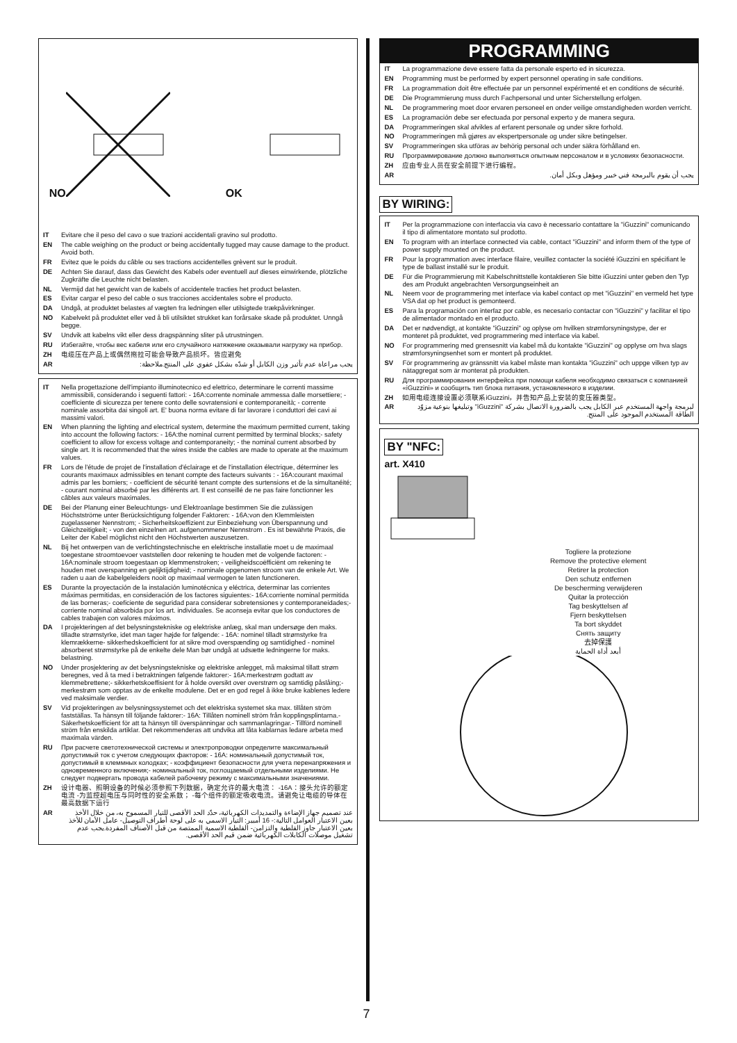NO OK
IT Evitare che il peso del cavo o sue trazioni accidentali gravino sul prodotto.
EN The cable weighing on the product or being accidentally tugged may cause damage to the product. Avoid both.
FR Evitez que le poids du câble ou ses tractions accidentelles grèvent sur le produit.
DE Achten Sie darauf, dass das Gewicht des Kabels oder eventuell auf dieses einwirkende, plötzliche Zugkräfte die Leuchte nicht belasten.
NL Vermijd dat het gewicht van de kabels of accidentele tracties het product belasten.
ES Evitar cargar el peso del cable o sus tracciones accidentales sobre el producto.
DA Undgå, at produktet belastes af vægten fra ledningen eller utilsigtede trækpåvirkninger.
NO Kabelvekt på produktet eller ved å bli utilsiktet strukket kan forårsake skade på produktet. Unngå begge.
SV Undvik att kabelns vikt eller dess dragspänning sliter på utrustningen.
RU Избегайте, чтобы вес кабеля или его случайного натяжение оказывали нагрузку на прибор.
ZH 电缆压在产品上或偶然拖拉可能会导致产品损坏。皆应避免
AR يجب مراعاة عدم تأثير وزن الكابل أو شدّه بشكل عفوي على المنتج.ملاحظة:
IT Nella progettazione dell'impianto illuminotecnico ed elettrico, determinare le correnti massime ammissibili, considerando i seguenti fattori: - 16A:corrente nominale ammessa dalle morsettiere; - coefficiente di sicurezza per tenere conto delle sovratensioni e contemporaneità; - corrente nominale assorbita dai singoli art. E' buona norma evitare di far lavorare i conduttori dei cavi ai massimi valori.
EN When planning the lighting and electrical system, determine the maximum permitted current, taking into account the following factors: - 16A:the nominal current permitted by terminal blocks;- safety coefficient to allow for excess voltage and contemporaneity; - the nominal current absorbed by single art. It is recommended that the wires inside the cables are made to operate at the maximum values.
FR Lors de l'étude de projet de l'installation d'éclairage et de l'installation électrique, déterminer les courants maximaux admissibles en tenant compte des facteurs suivants : - 16A:courant maximal admis par les borniers; - coefficient de sécurité tenant compte des surtensions et de la simultanéité; - courant nominal absorbé par les différents art. Il est conseillé de ne pas faire fonctionner les câbles aux valeurs maximales.
DE Bei der Planung einer Beleuchtungs- und Elektroanlage bestimmen Sie die zulässigen Höchstströme unter Berücksichtigung folgender Faktoren: - 16A:von den Klemmleisten zugelassener Nennstrom; - Sicherheitskoeffizient zur Einbeziehung von Überspannung und Gleichzeitigkeit; - von den einzelnen art. aufgenommener Nennstrom . Es ist bewährte Praxis, die Leiter der Kabel möglichst nicht den Höchstwerten auszusetzen.
NL Bij het ontwerpen van de verlichtingstechnische en elektrische installatie moet u de maximaal toegestane stroomtoevoer vaststellen door rekening te houden met de volgende factoren: - 16A:nominale stroom toegestaan op klemmenstroken; - veiligheidscoëfficiënt om rekening te houden met overspanning en gelijktijdigheid; - nominale opgenomen stroom van de enkele Art. We raden u aan de kabelgeleiders nooit op maximaal vermogen te laten functioneren.
ES Durante la proyectación de la instalación luminotécnica y eléctrica, determinar las corrientes máximas permitidas, en consideración de los factores siguientes:- 16A:corriente nominal permitida de las borneras;- coeficiente de seguridad para considerar sobretensiones y contemporaneidades;- corriente nominal absorbida por los art. individuales. Se aconseja evitar que los conductores de cables trabajen con valores máximos.
DA I projekteringen af det belysningstekniske og elektriske anlæg, skal man undersøge den maks. tilladte strømstyrke, idet man tager højde for følgende: - 16A: nominel tilladt strømstyrke fra klemrækkerne- sikkerhedskoefficient for at sikre mod overspænding og samtidighed - nominel absorberet strømstyrke på de enkelte dele Man bør undgå at udsætte ledningerne for maks. belastning.
NO Under prosjektering av det belysningstekniske og elektriske anlegget, må maksimal tillatt strøm beregnes, ved å ta med i betraktningen følgende faktorer:- 16A:merkestrøm godtatt av klemmebrettene;- sikkerhetskoeffisient for å holde oversikt over overstrøm og samtidig påslåing;- merkestrøm som opptas av de enkelte modulene. Det er en god regel å ikke bruke kablenes ledere ved maksimale verdier.
SV Vid projekteringen av belysningssystemet och det elektriska systemet ska max. tillåten ström fastställas. Ta hänsyn till följande faktorer:- 16A: Tillåten nominell ström från kopplingsplintarna.- Säkerhetskoefficient för att ta hänsyn till överspänningar och sammanlagringar.- Tillförd nominell ström från enskilda artiklar. Det rekommenderas att undvika att låta kablarnas ledare arbeta med maximala värden.
RU При расчете светотехнической системы и электропроводки определите максимальный допустимый ток с учетом следующих факторов: - 16A: номинальный допустимый ток, допустимый в клеммных колодках; - коэффициент безопасности для учета перенапряжения и одновременного включения;- номинальный ток, поглощаемый отдельными изделиями. Не следует подвергать провода кабелей рабочему режиму с максимальными значениями.
ZH 设计电器、照明设备的时候必须参照下列数据，确定允许的最大电流： -16A：接头允许的额定电流 -为监控超电压与同时性的安全系数； -每个组件的额定吸收电流。请避免让电缆的导体在最高数据下运行
AR عند تصميم جهاز الإضاءة والتمديدات الكهربائية، حدّد الحد الأقصى للتيار المسموح به، من خلال الأخذ بعين الاعتبار العوامل التالية:- 16 أمبير: التيار الاسمي به على لوحة أطراف التوصيل- عامل الأمان للأخذ بعين الاعتبار جاوز الفلطية والتزامن- الفلطية الاسمية الممتصة من قبل الأصناف المفردة.يجب عدم تشغيل موصلات الكابلات الكهربائية ضمن قيم الحد الأقصى.
7
PROGRAMMING
IT La programmazione deve essere fatta da personale esperto ed in sicurezza.
EN Programming must be performed by expert personnel operating in safe conditions.
FR La programmation doit être effectuée par un personnel expérimenté et en conditions de sécurité.
DE Die Programmierung muss durch Fachpersonal und unter Sicherstellung erfolgen.
NL De programmering moet door ervaren personeel en onder veilige omstandigheden worden verricht.
ES La programación debe ser efectuada por personal experto y de manera segura.
DA Programmeringen skal afvikles af erfarent personale og under sikre forhold.
NO Programmeringen må gjøres av ekspertpersonale og under sikre betingelser.
SV Programmeringen ska utföras av behörig personal och under säkra förhålland en.
RU Программирование должно выполняться опытным персоналом и в условиях безопасности.
ZH 应由专业人员在安全前提下进行编程。
AR يجب أن يقوم بالبرمجة فني خبير ومؤهل وبكل أمان.
BY WIRING:
IT Per la programmazione con interfaccia via cavo è necessario contattare la "iGuzzini" comunicando il tipo di alimentatore montato sul prodotto.
EN To program with an interface connected via cable, contact "iGuzzini" and inform them of the type of power supply mounted on the product.
FR Pour la programmation avec interface filaire, veuillez contacter la société iGuzzini en spécifiant le type de ballast installé sur le produit.
DE Für die Programmierung mit Kabelschnittstelle kontaktieren Sie bitte iGuzzini unter geben den Typ des am Produkt angebrachten Versorgungseinheit an
NL Neem voor de programmering met interface via kabel contact op met "iGuzzini" en vermeld het type VSA dat op het product is gemonteerd.
ES Para la programación con interfaz por cable, es necesario contactar con "iGuzzini" y facilitar el tipo de alimentador montado en el producto.
DA Det er nødvendigt, at kontakte "iGuzzini" og oplyse om hvilken strømforsyningstype, der er monteret på produktet, ved programmering med interface via kabel.
NO For programmering med grensesnitt via kabel må du kontakte "iGuzzini" og opplyse om hva slags strømforsyningsenhet som er montert på produktet.
SV För programmering av gränssnitt via kabel måste man kontakta "iGuzzini" och uppge vilken typ av nätaggregat som är monterat på produkten.
RU Для программирования интерфейса при помощи кабеля необходимо связаться с компанией «iGuzzini» и сообщить тип блока питания, установленного в изделии.
ZH 如用电缆连接设置必须联系iGuzzini，并告知产品上安装的变压器类型。
AR لبرمجة واجهة المستخدم عبر الكابل يجب بالضرورة الاتصال بشركة "iGuzzini" وتبليغها بنوعية مزوّد الطاقة المستخدم الموجود على المنتج.
BY "NFC:
art. X410
Togliere la protezione
Remove the protective element
Retirer la protection
Den schutz entfernen
De bescherming verwijderen
Quitar la protección
Tag beskyttelsen af
Fjern beskyttelsen
Ta bort skyddet
Снять защиту
去掉保護
أبعد أداة الحماية